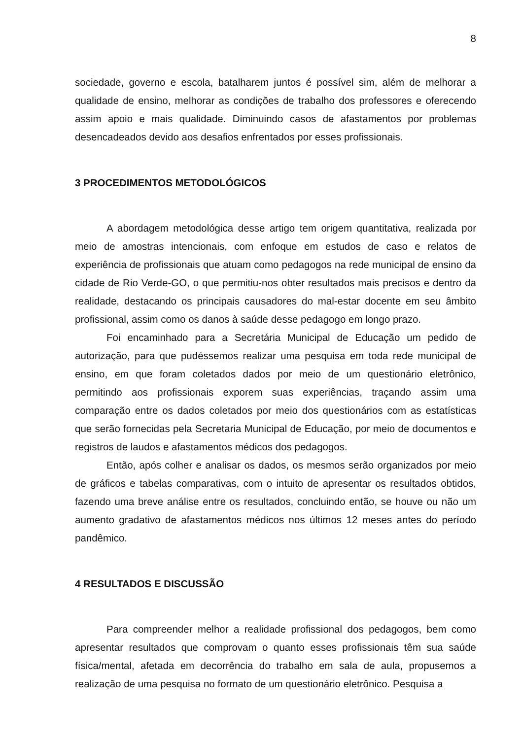8
sociedade, governo e escola, batalharem juntos é possível sim, além de melhorar a qualidade de ensino, melhorar as condições de trabalho dos professores e oferecendo assim apoio e mais qualidade. Diminuindo casos de afastamentos por problemas desencadeados devido aos desafios enfrentados por esses profissionais.
3 PROCEDIMENTOS METODOLÓGICOS
A abordagem metodológica desse artigo tem origem quantitativa, realizada por meio de amostras intencionais, com enfoque em estudos de caso e relatos de experiência de profissionais que atuam como pedagogos na rede municipal de ensino da cidade de Rio Verde-GO, o que permitiu-nos obter resultados mais precisos e dentro da realidade, destacando os principais causadores do mal-estar docente em seu âmbito profissional, assim como os danos à saúde desse pedagogo em longo prazo.
Foi encaminhado para a Secretária Municipal de Educação um pedido de autorização, para que pudéssemos realizar uma pesquisa em toda rede municipal de ensino, em que foram coletados dados por meio de um questionário eletrônico, permitindo aos profissionais exporem suas experiências, traçando assim uma comparação entre os dados coletados por meio dos questionários com as estatísticas que serão fornecidas pela Secretaria Municipal de Educação, por meio de documentos e registros de laudos e afastamentos médicos dos pedagogos.
Então, após colher e analisar os dados, os mesmos serão organizados por meio de gráficos e tabelas comparativas, com o intuito de apresentar os resultados obtidos, fazendo uma breve análise entre os resultados, concluindo então, se houve ou não um aumento gradativo de afastamentos médicos nos últimos 12 meses antes do período pandêmico.
4 RESULTADOS E DISCUSSÃO
Para compreender melhor a realidade profissional dos pedagogos, bem como apresentar resultados que comprovam o quanto esses profissionais têm sua saúde física/mental, afetada em decorrência do trabalho em sala de aula, propusemos a realização de uma pesquisa no formato de um questionário eletrônico. Pesquisa a